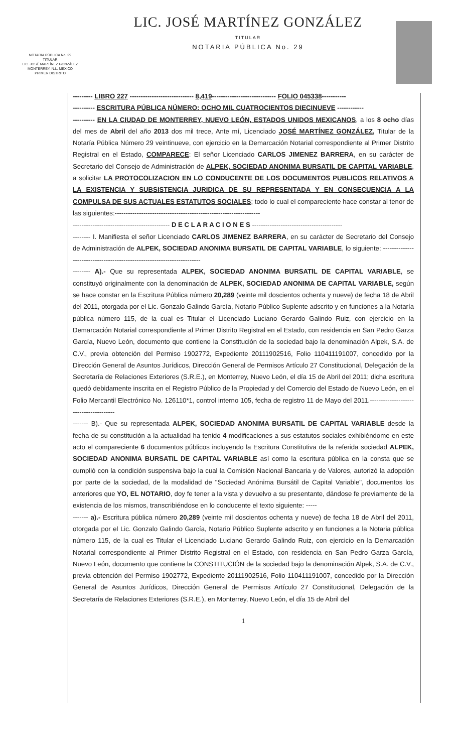NOTARIA PÚBLICA No. 29
TITULAR
LIC. JOSÉ MARTÍNEZ GONZÁLEZ
MONTERREY, N.L. MÉXICO
PRIMER DISTRITO
LIC. JOSÉ MARTÍNEZ GONZÁLEZ
TITULAR
NOTARIA PÚBLICA No. 29
--------- LIBRO 227 ----------------------------- 8,419----------------------------- FOLIO 045338-----------
---------- ESCRITURA PÚBLICA NÚMERO: OCHO MIL CUATROCIENTOS DIECINUEVE ------------
---------- EN LA CIUDAD DE MONTERREY, NUEVO LEÓN, ESTADOS UNIDOS MEXICANOS, a los 8 ocho días del mes de Abril del año 2013 dos mil trece, Ante mí, Licenciado JOSÉ MARTÍNEZ GONZÁLEZ, Titular de la Notaría Pública Número 29 veintinueve, con ejercicio en la Demarcación Notarial correspondiente al Primer Distrito Registral en el Estado, COMPARECE: El señor Licenciado CARLOS JIMENEZ BARRERA, en su carácter de Secretario del Consejo de Administración de ALPEK, SOCIEDAD ANONIMA BURSATIL DE CAPITAL VARIABLE, a solicitar LA PROTOCOLIZACION EN LO CONDUCENTE DE LOS DOCUMENTOS PUBLICOS RELATIVOS A LA EXISTENCIA Y SUBSISTENCIA JURIDICA DE SU REPRESENTADA Y EN CONSECUENCIA A LA COMPULSA DE SUS ACTUALES ESTATUTOS SOCIALES; todo lo cual el compareciente hace constar al tenor de las siguientes:------------------------------------------------------------------
-------------------------------------------- D E C L A R A C I O N E S -----------------------------------------
-------- I. Manifiesta el señor Licenciado CARLOS JIMENEZ BARRERA, en su carácter de Secretario del Consejo de Administración de ALPEK, SOCIEDAD ANONIMA BURSATIL DE CAPITAL VARIABLE, lo siguiente: ------------------------------------------------------------------------
-------- A).- Que su representada ALPEK, SOCIEDAD ANONIMA BURSATIL DE CAPITAL VARIABLE, se constituyó originalmente con la denominación de ALPEK, SOCIEDAD ANONIMA DE CAPITAL VARIABLE, según se hace constar en la Escritura Pública número 20,289 (veinte mil doscientos ochenta y nueve) de fecha 18 de Abril del 2011, otorgada por el Lic. Gonzalo Galindo García, Notario Público Suplente adscrito y en funciones a la Notaría pública número 115, de la cual es Titular el Licenciado Luciano Gerardo Galindo Ruiz, con ejercicio en la Demarcación Notarial correspondiente al Primer Distrito Registral en el Estado, con residencia en San Pedro Garza García, Nuevo León, documento que contiene la Constitución de la sociedad bajo la denominación Alpek, S.A. de C.V., previa obtención del Permiso 1902772, Expediente 20111902516, Folio 110411191007, concedido por la Dirección General de Asuntos Jurídicos, Dirección General de Permisos Artículo 27 Constitucional, Delegación de la Secretaría de Relaciones Exteriores (S.R.E.), en Monterrey, Nuevo León, el día 15 de Abril del 2011; dicha escritura quedó debidamente inscrita en el Registro Público de la Propiedad y del Comercio del Estado de Nuevo León, en el Folio Mercantil Electrónico No. 126110*1, control interno 105, fecha de registro 11 de Mayo del 2011.---------------------------------------
------- B).- Que su representada ALPEK, SOCIEDAD ANONIMA BURSATIL DE CAPITAL VARIABLE desde la fecha de su constitución a la actualidad ha tenido 4 modificaciones a sus estatutos sociales exhibiéndome en este acto el compareciente 6 documentos públicos incluyendo la Escritura Constitutiva de la referida sociedad ALPEK, SOCIEDAD ANONIMA BURSATIL DE CAPITAL VARIABLE así como la escritura pública en la consta que se cumplió con la condición suspensiva bajo la cual la Comisión Nacional Bancaria y de Valores, autorizó la adopción por parte de la sociedad, de la modalidad de "Sociedad Anónima Bursátil de Capital Variable", documentos los anteriores que YO, EL NOTARIO, doy fe tener a la vista y devuelvo a su presentante, dándose fe previamente de la existencia de los mismos, transcribiéndose en lo conducente el texto siguiente: -----
------- a).- Escritura pública número 20,289 (veinte mil doscientos ochenta y nueve) de fecha 18 de Abril del 2011, otorgada por el Lic. Gonzalo Galindo García, Notario Público Suplente adscrito y en funciones a la Notaria pública número 115, de la cual es Titular el Licenciado Luciano Gerardo Galindo Ruiz, con ejercicio en la Demarcación Notarial correspondiente al Primer Distrito Registral en el Estado, con residencia en San Pedro Garza García, Nuevo León, documento que contiene la CONSTITUCIÓN de la sociedad bajo la denominación Alpek, S.A. de C.V., previa obtención del Permiso 1902772, Expediente 20111902516, Folio 110411191007, concedido por la Dirección General de Asuntos Jurídicos, Dirección General de Permisos Artículo 27 Constitucional, Delegación de la Secretaría de Relaciones Exteriores (S.R.E.), en Monterrey, Nuevo León, el día 15 de Abril del
1